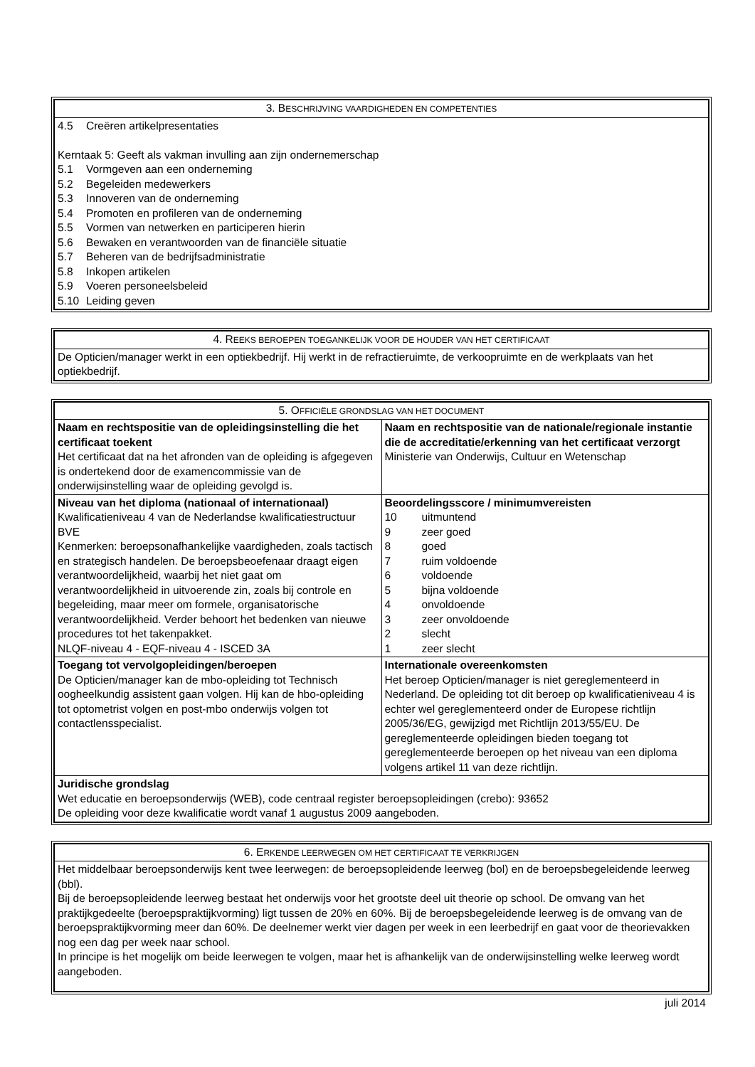| 3. B ESCHRIJVING VAARDIGHEDEN EN COMPETENTIES |
| --- |
| 4.5 Creëren artikelpresentaties Kerntaak 5: Geeft als vakman invulling aan zijn ondernemerschap 5.1 Vormgeven aan een onderneming 5.2 Begeleiden medewerkers 5.3 Innoveren van de onderneming 5.4 Promoten en profileren van de onderneming 5.5 Vormen van netwerken en participeren hierin 5.6 Bewaken en verantwoorden van de financiële situatie 5.7 Beheren van de bedrijfsadministratie 5.8 Inkopen artikelen 5.9 Voeren personeelsbeleid 5.10 Leiding geven |
| 4. R EEKS BEROEPEN TOEGANKELIJK VOOR DE HOUDER VAN HET CERTIFICAAT |
| --- |
| De Opticien/manager werkt in een optiekbedrijf. Hij werkt in de refractieruimte, de verkoopruimte en de werkplaats van het optiekbedrijf. |
| 5. O FFICIËLE GRONDSLAG VAN HET DOCUMENT | |
| --- | --- |
| Naam en rechtspositie van de opleidingsinstelling die het certificaat toekent Het certificaat dat na het afronden van de opleiding is afgegeven is ondertekend door de examencommissie van de onderwijsinstelling waar de opleiding gevolgd is. | Naam en rechtspositie van de nationale/regionale instantie die de accreditatie/erkenning van het certificaat verzorgt Ministerie van Onderwijs, Cultuur en Wetenschap |
| Niveau van het diploma (nationaal of internationaal) Kwalificatieniveau 4 van de Nederlandse kwalificatiestructuur BVE Kenmerken: beroepsonafhankelijke vaardigheden, zoals tactisch en strategisch handelen. De beroepsbeoefenaar draagt eigen verantwoordelijkheid, waarbij het niet gaat om verantwoordelijkheid in uitvoerende zin, zoals bij controle en begeleiding, maar meer om formele, organisatorische verantwoordelijkheid. Verder behoort het bedenken van nieuwe procedures tot het takenpakket. NLQF-niveau 4 - EQF-niveau 4 - ISCED 3A | Beoordelingsscore / minimumvereisten 10 uitmuntend 9 zeer goed 8 goed 7 ruim voldoende 6 voldoende 5 bijna voldoende 4 onvoldoende 3 zeer onvoldoende 2 slecht 1 zeer slecht |
| Toegang tot vervolgopleidingen/beroepen De Opticien/manager kan de mbo-opleiding tot Technisch oogheelkundig assistent gaan volgen. Hij kan de hbo-opleiding tot optometrist volgen en post-mbo onderwijs volgen tot contactlensspecialist. | Internationale overeenkomsten Het beroep Opticien/manager is niet gereglementeerd in Nederland. De opleiding tot dit beroep op kwalificatieniveau 4 is echter wel gereglementeerd onder de Europese richtlijn 2005/36/EG, gewijzigd met Richtlijn 2013/55/EU. De gereglementeerde opleidingen bieden toegang tot gereglementeerde beroepen op het niveau van een diploma volgens artikel 11 van deze richtlijn. |
| Juridische grondslag Wet educatie en beroepsonderwijs (WEB), code centraal register beroepsopleidingen (crebo): 93652 De opleiding voor deze kwalificatie wordt vanaf 1 augustus 2009 aangeboden. | |
| 6. E RKENDE LEERWEGEN OM HET CERTIFICAAT TE VERKRIJGEN |
| --- |
| Het middelbaar beroepsonderwijs kent twee leerwegen: de beroepsopleidende leerweg (bol) en de beroepsbegeleidende leerweg (bbl). Bij de beroepsopleidende leerweg bestaat het onderwijs voor het grootste deel uit theorie op school. De omvang van het praktijkgedeelte (beroepspraktijkvorming) ligt tussen de 20% en 60%. Bij de beroepsbegeleidende leerweg is de omvang van de beroepspraktijkvorming meer dan 60%. De deelnemer werkt vier dagen per week in een leerbedrijf en gaat voor de theorievakken nog een dag per week naar school. In principe is het mogelijk om beide leerwegen te volgen, maar het is afhankelijk van de onderwijsinstelling welke leerweg wordt aangeboden. |
juli 2014